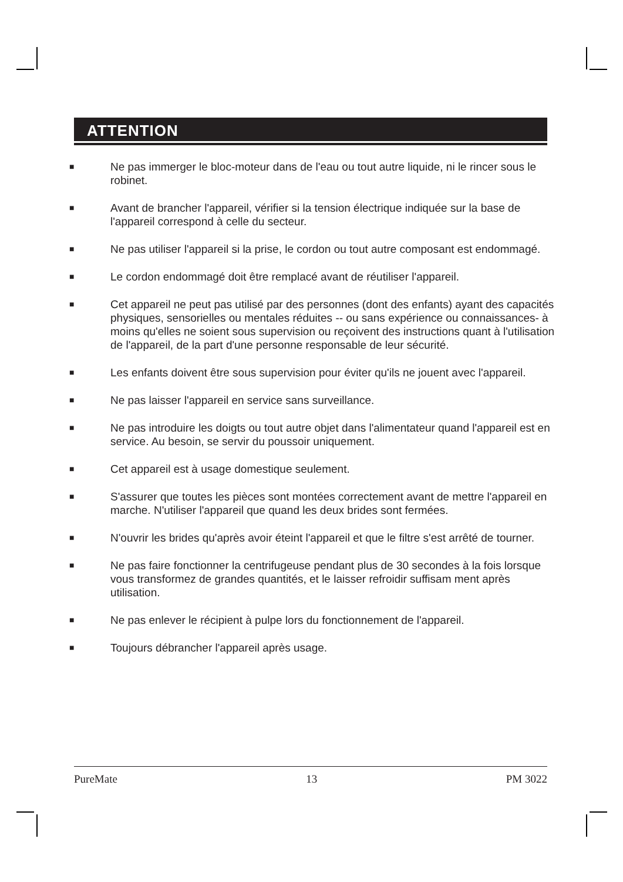ATTENTION
■ Ne pas immerger le bloc-moteur dans de l'eau ou tout autre liquide, ni le rincer sous le robinet.
■ Avant de brancher l'appareil, vérifier si la tension électrique indiquée sur la base de l'appareil correspond à celle du secteur.
■ Ne pas utiliser l'appareil si la prise, le cordon ou tout autre composant est endommagé.
■ Le cordon endommagé doit être remplacé avant de réutiliser l'appareil.
■ Cet appareil ne peut pas utilisé par des personnes (dont des enfants) ayant des capacités physiques, sensorielles ou mentales réduites -- ou sans expérience ou connaissances- à moins qu'elles ne soient sous supervision ou reçoivent des instructions quant à l'utilisation de l'appareil, de la part d'une personne responsable de leur sécurité.
■ Les enfants doivent être sous supervision pour éviter qu'ils ne jouent avec l'appareil.
■ Ne pas laisser l'appareil en service sans surveillance.
■ Ne pas introduire les doigts ou tout autre objet dans l'alimentateur quand l'appareil est en service. Au besoin, se servir du poussoir uniquement.
■ Cet appareil est à usage domestique seulement.
■ S'assurer que toutes les pièces sont montées correctement avant de mettre l'appareil en marche. N'utiliser l'appareil que quand les deux brides sont fermées.
■ N'ouvrir les brides qu'après avoir éteint l'appareil et que le filtre s'est arrêté de tourner.
■ Ne pas faire fonctionner la centrifugeuse pendant plus de 30 secondes à la fois lorsque vous transformez de grandes quantités, et le laisser refroidir suffisam ment après utilisation.
■ Ne pas enlever le récipient à pulpe lors du fonctionnement de l'appareil.
■ Toujours débrancher l'appareil après usage.
PureMate 13 PM 3022